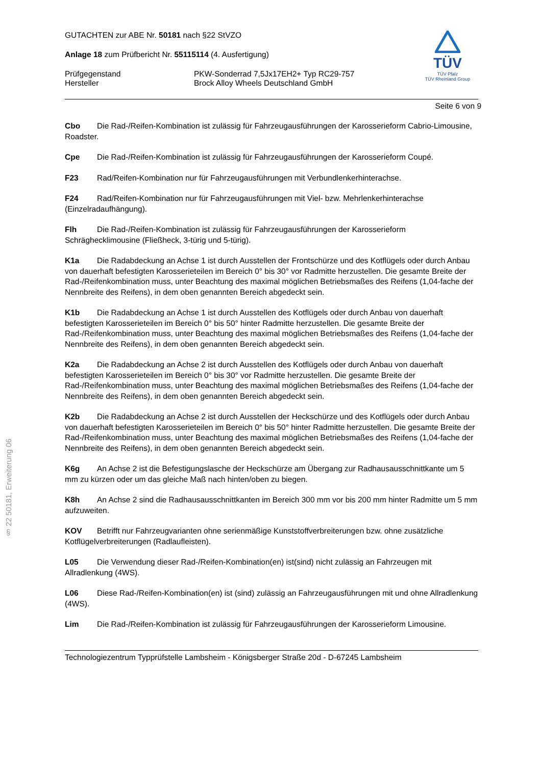§ 22 50181, Erweiterung 06
TÜV
TÜV Pfalz
TÜV Rheinland Group
GUTACHTEN zur ABE Nr. 50181 nach §22 StVZO
Anlage 18 zum Prüfbericht Nr. 55115114 (4. Ausfertigung)
Prüfgegenstand PKW-Sonderrad 7,5Jx17EH2+ Typ RC29-757
Hersteller Brock Alloy Wheels Deutschland GmbH
Seite 6 von 9
Cbo Die Rad-/Reifen-Kombination ist zulässig für Fahrzeugausführungen der Karosserieform Cabrio-Limousine, Roadster.
Cpe Die Rad-/Reifen-Kombination ist zulässig für Fahrzeugausführungen der Karosserieform Coupé.
F23 Rad/Reifen-Kombination nur für Fahrzeugausführungen mit Verbundlenkerhinterachse.
F24 Rad/Reifen-Kombination nur für Fahrzeugausführungen mit Viel- bzw. Mehrlenkerhinterachse (Einzelradaufhängung).
Flh Die Rad-/Reifen-Kombination ist zulässig für Fahrzeugausführungen der Karosserieform Schräghecklimousine (Fließheck, 3-türig und 5-türig).
K1a Die Radabdeckung an Achse 1 ist durch Ausstellen der Frontschürze und des Kotflügels oder durch Anbau von dauerhaft befestigten Karosserieteilen im Bereich 0° bis 30° vor Radmitte herzustellen. Die gesamte Breite der Rad-/Reifenkombination muss, unter Beachtung des maximal möglichen Betriebsmaßes des Reifens (1,04-fache der Nennbreite des Reifens), in dem oben genannten Bereich abgedeckt sein.
K1b Die Radabdeckung an Achse 1 ist durch Ausstellen des Kotflügels oder durch Anbau von dauerhaft befestigten Karosserieteilen im Bereich 0° bis 50° hinter Radmitte herzustellen. Die gesamte Breite der Rad-/Reifenkombination muss, unter Beachtung des maximal möglichen Betriebsmaßes des Reifens (1,04-fache der Nennbreite des Reifens), in dem oben genannten Bereich abgedeckt sein.
K2a Die Radabdeckung an Achse 2 ist durch Ausstellen des Kotflügels oder durch Anbau von dauerhaft befestigten Karosserieteilen im Bereich 0° bis 30° vor Radmitte herzustellen. Die gesamte Breite der Rad-/Reifenkombination muss, unter Beachtung des maximal möglichen Betriebsmaßes des Reifens (1,04-fache der Nennbreite des Reifens), in dem oben genannten Bereich abgedeckt sein.
K2b Die Radabdeckung an Achse 2 ist durch Ausstellen der Heckschürze und des Kotflügels oder durch Anbau von dauerhaft befestigten Karosserieteilen im Bereich 0° bis 50° hinter Radmitte herzustellen. Die gesamte Breite der Rad-/Reifenkombination muss, unter Beachtung des maximal möglichen Betriebsmaßes des Reifens (1,04-fache der Nennbreite des Reifens), in dem oben genannten Bereich abgedeckt sein.
K6g An Achse 2 ist die Befestigungslasche der Heckschürze am Übergang zur Radhausausschnittkante um 5 mm zu kürzen oder um das gleiche Maß nach hinten/oben zu biegen.
K8h An Achse 2 sind die Radhausausschnittkanten im Bereich 300 mm vor bis 200 mm hinter Radmitte um 5 mm aufzuweiten.
KOV Betrifft nur Fahrzeugvarianten ohne serienmäßige Kunststoffverbreiterungen bzw. ohne zusätzliche Kotflügelverbreiterungen (Radlaufleisten).
L05 Die Verwendung dieser Rad-/Reifen-Kombination(en) ist(sind) nicht zulässig an Fahrzeugen mit Allradlenkung (4WS).
L06 Diese Rad-/Reifen-Kombination(en) ist (sind) zulässig an Fahrzeugausführungen mit und ohne Allradlenkung (4WS).
Lim Die Rad-/Reifen-Kombination ist zulässig für Fahrzeugausführungen der Karosserieform Limousine.
Technologiezentrum Typprüfstelle Lambsheim - Königsberger Straße 20d - D-67245 Lambsheim